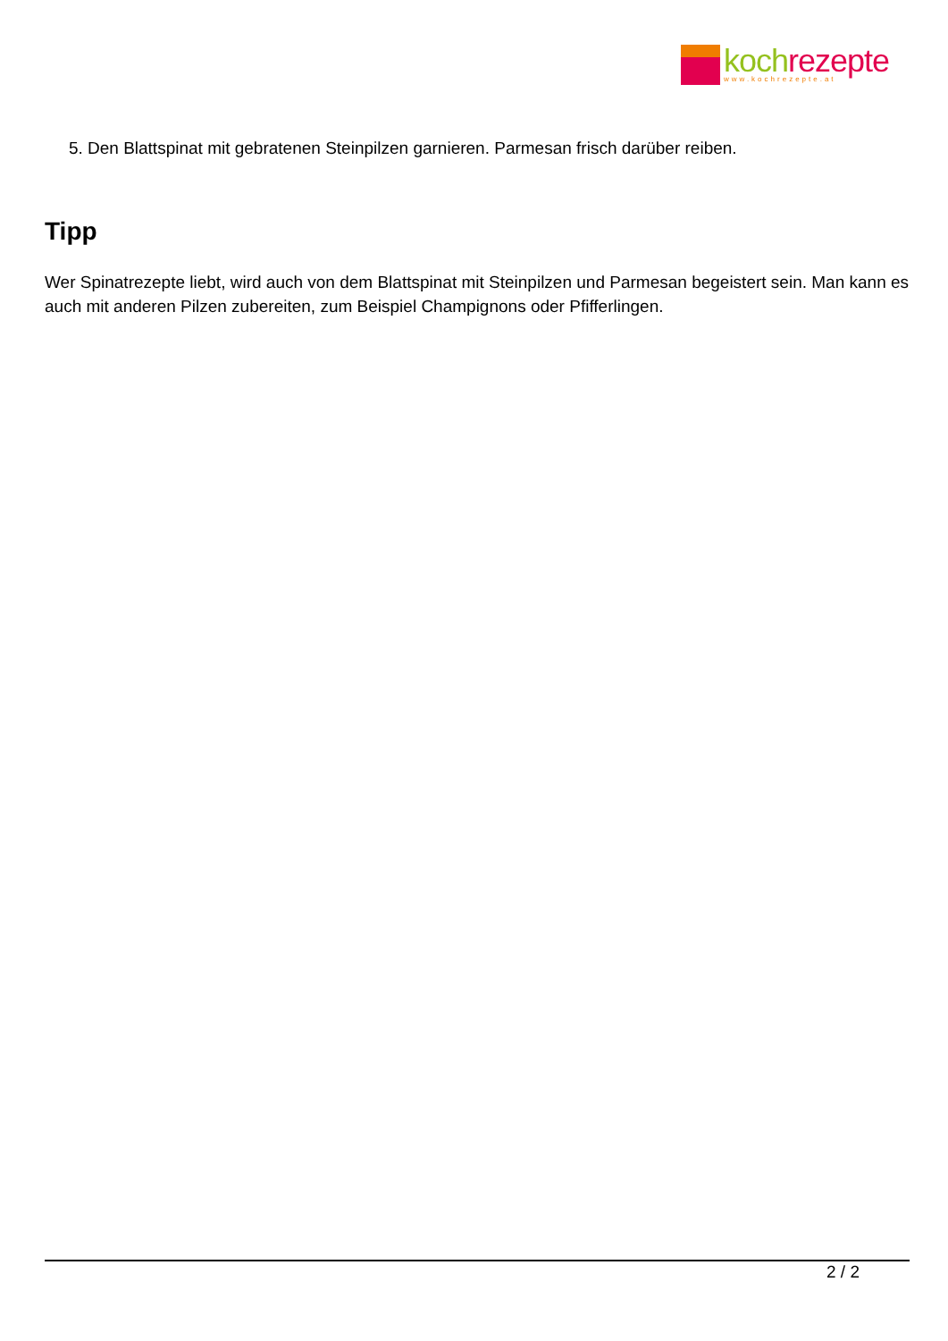koch rezepte
www.kochrezepte.at
5. Den Blattspinat mit gebratenen Steinpilzen garnieren. Parmesan frisch darüber reiben.
Tipp
Wer Spinatrezepte liebt, wird auch von dem Blattspinat mit Steinpilzen und Parmesan begeistert sein. Man kann es auch mit anderen Pilzen zubereiten, zum Beispiel Champignons oder Pfifferlingen.
2 / 2